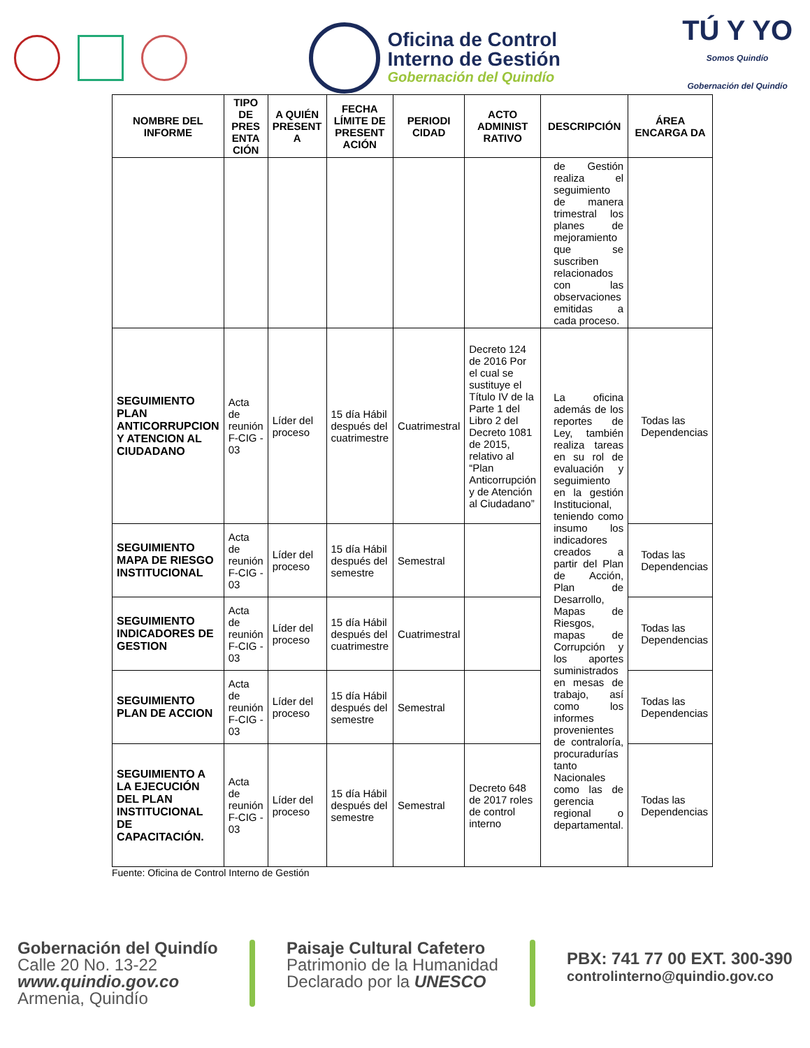Oficina de Control
Interno de Gestión
Gobernación del Quindío
TÚ Y YO
Somos Quindío
Gobernación del Quindío
| NOMBRE DEL INFORME | TIPO DE PRES ENTA CIÓN | A QUIÉN PRESENT A | FECHA LÍMITE DE PRESENT ACIÓN | PERIODI CIDAD | ACTO ADMINIST RATIVO | DESCRIPCIÓN | ÁREA ENCARGA DA |
| --- | --- | --- | --- | --- | --- | --- | --- |
| | | | | | | de Gestión realiza el seguimiento de manera trimestral los planes de mejoramiento que se suscriben relacionados con las observaciones emitidas a cada proceso. | |
| SEGUIMIENTO PLAN ANTICORRUPCION Y ATENCION AL CIUDADANO | Acta de reunión F-CIG - 03 | Líder del proceso | 15 día Hábil después del cuatrimestre | Cuatrimestral | Decreto 124 de 2016 Por el cual se sustituye el Título IV de la Parte 1 del Libro 2 del Decreto 1081 de 2015, relativo al “Plan Anticorrupción y de Atención al Ciudadano” | La oficina además de los reportes de Ley, también realiza tareas en su rol de evaluación y seguimiento en la gestión Institucional, teniendo como insumo los indicadores creados a partir del Plan de Acción, Plan de Desarrollo, Mapas de Riesgos, mapas de Corrupción y los aportes suministrados en mesas de trabajo, así como los informes provenientes de contraloría, procuradurías tanto Nacionales como las de gerencia regional o departamental. | Todas las Dependencias |
| SEGUIMIENTO MAPA DE RIESGO INSTITUCIONAL | Acta de reunión F-CIG - 03 | Líder del proceso | 15 día Hábil después del semestre | Semestral | | | Todas las Dependencias |
| SEGUIMIENTO INDICADORES DE GESTION | Acta de reunión F-CIG - 03 | Líder del proceso | 15 día Hábil después del cuatrimestre | Cuatrimestral | | | Todas las Dependencias |
| SEGUIMIENTO PLAN DE ACCION | Acta de reunión F-CIG - 03 | Líder del proceso | 15 día Hábil después del semestre | Semestral | | | Todas las Dependencias |
| SEGUIMIENTO A LA EJECUCIÓN DEL PLAN INSTITUCIONAL DE CAPACITACIÓN. | Acta de reunión F-CIG - 03 | Líder del proceso | 15 día Hábil después del semestre | Semestral | Decreto 648 de 2017 roles de control interno | | Todas las Dependencias |
Fuente: Oficina de Control Interno de Gestión
Gobernación del Quindío
Calle 20 No. 13-22
www.quindio.gov.co
Armenia, Quindío
Paisaje Cultural Cafetero
Patrimonio de la Humanidad
Declarado por la UNESCO
PBX: 741 77 00 EXT. 300-390
controlinterno@quindio.gov.co